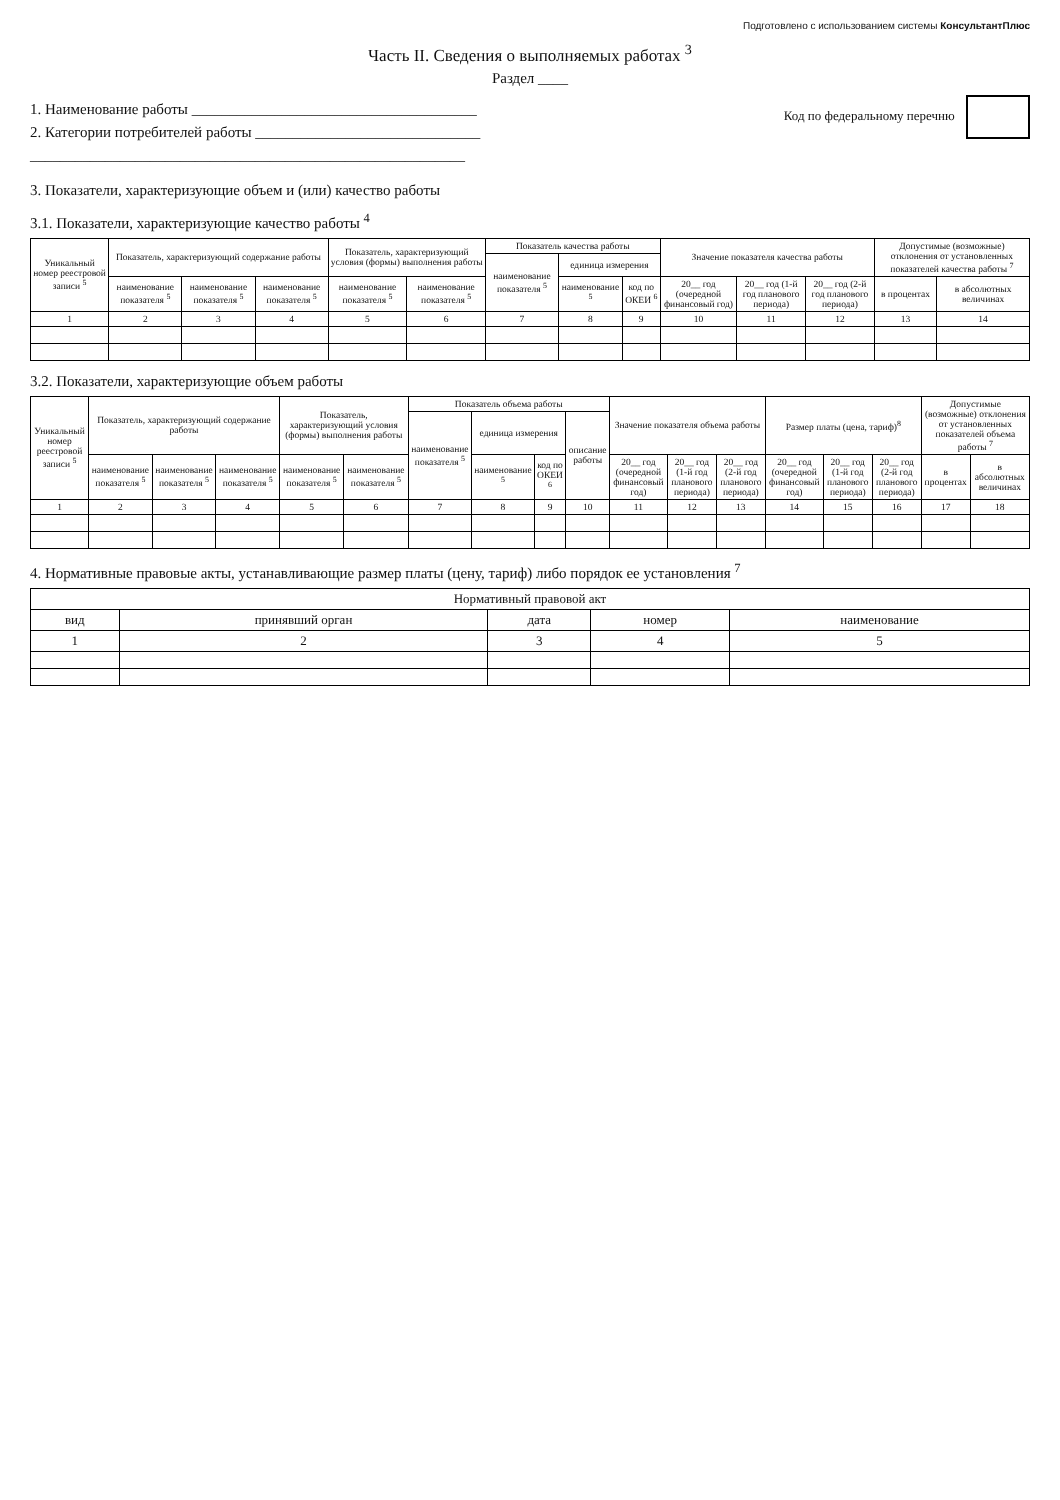Подготовлено с использованием системы КонсультантПлюс
Часть II. Сведения о выполняемых работах <sup>3</sup>
Раздел ____
1. Наименование работы ______________________________________
2. Категории потребителей работы ______________________________
__________________________________________________________
Код по федеральному перечню
3. Показатели, характеризующие объем и (или) качество работы
3.1. Показатели, характеризующие качество работы <sup>4</sup>
| Уникальный номер реестровой записи <sup>5</sup> | Показатель, характеризующий содержание работы | | | Показатель, характеризующий условия (формы) выполнения работы | | Показатель качества работы | | | Значение показателя качества работы | | | Допустимые (возможные) отклонения от установленных показателей качества работы <sup>7</sup> | |
| --- | --- | --- | --- | --- | --- | --- | --- | --- | --- | --- | --- | --- | --- |
| | | | | | | наименование показателя <sup>5</sup> | единица измерения | | | | | | |
| | наименование показателя <sup>5</sup> | наименование показателя <sup>5</sup> | наименование показателя <sup>5</sup> | наименование показателя <sup>5</sup> | наименование показателя <sup>5</sup> | | наименование <sup>5</sup> | код по ОКЕИ <sup>6</sup> | 20__ год (очередной финансовый год) | 20__ год (1-й год планового периода) | 20__ год (2-й год планового периода) | в процентах | в абсолютных величинах |
| 1 | 2 | 3 | 4 | 5 | 6 | 7 | 8 | 9 | 10 | 11 | 12 | 13 | 14 |
3.2. Показатели, характеризующие объем работы
| Уникальный номер реестровой записи <sup>5</sup> | Показатель, характеризующий содержание работы | | | Показатель, характеризующий условия (формы) выполнения работы | | Показатель объема работы | | | | Значение показателя объема работы | | | Размер платы (цена, тариф)<sup>8</sup> | | | Допустимые (возможные) отклонения от установленных показателей объема работы <sup>7</sup> | |
| --- | --- | --- | --- | --- | --- | --- | --- | --- | --- | --- | --- | --- | --- | --- | --- | --- | --- |
| | | | | | | наименование показателя <sup>5</sup> | единица измерения | | описание работы | | | | | | | | |
| | наименование показателя <sup>5</sup> | наименование показателя <sup>5</sup> | наименование показателя <sup>5</sup> | наименование показателя <sup>5</sup> | наименование показателя <sup>5</sup> | | наименование <sup>5</sup> | код по ОКЕИ <sup>6</sup> | | 20__ год (очередной финансовый год) | 20__ год (1-й год планового периода) | 20__ год (2-й год планового периода) | 20__ год (очередной финансовый год) | 20__ год (1-й год планового периода) | 20__ год (2-й год планового периода) | в процентах | в абсолютных величинах |
| 1 | 2 | 3 | 4 | 5 | 6 | 7 | 8 | 9 | 10 | 11 | 12 | 13 | 14 | 15 | 16 | 17 | 18 |
4. Нормативные правовые акты, устанавливающие размер платы (цену, тариф) либо порядок ее установления <sup>7</sup>
| Нормативный правовой акт | | | | |
| --- | --- | --- | --- | --- |
| вид | принявший орган | дата | номер | наименование |
| 1 | 2 | 3 | 4 | 5 |